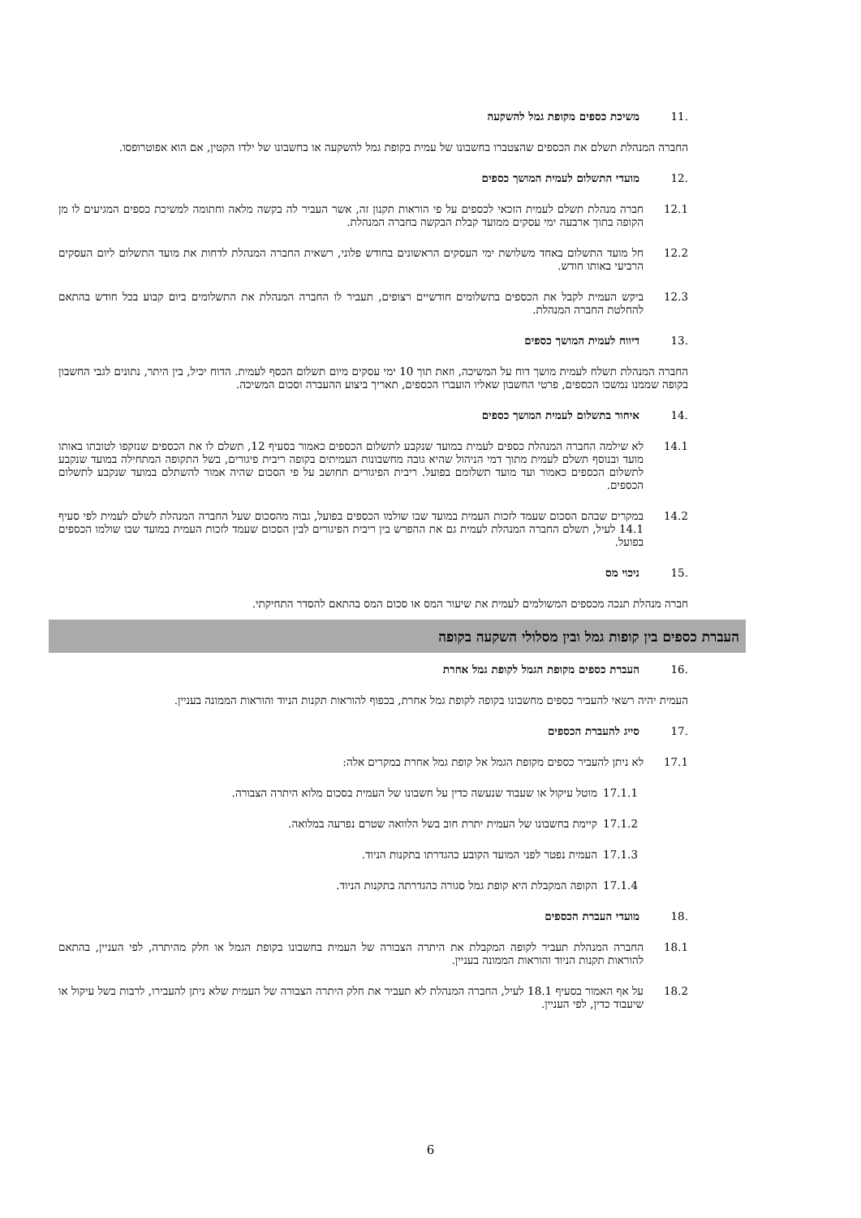.11 משיכת כספים מקופת גמל להשקעה
החברה המנהלת תשלם את הכספים שהצטברו בחשבונו של עמית בקופת גמל להשקעה או בחשבונו של ילדו הקטין, אם הוא אפוטרופסו.
.12 מועדי התשלום לעמית המושך כספים
12.1 חברה מנהלת תשלם לעמית הזכאי לכספים על פי הוראות תקנון זה, אשר העביר לה בקשה מלאה וחתומה למשיכת כספים המגיעים לו מן הקופה בתוך ארבעה ימי עסקים ממועד קבלת הבקשה בחברה המנהלת.
12.2 חל מועד התשלום באחד משלושת ימי העסקים הראשונים בחודש פלוני, רשאית החברה המנהלת לדחות את מועד התשלום ליום העסקים הרביעי באותו חודש.
12.3 ביקש העמית לקבל את הכספים בתשלומים חודשיים רצופים, תעביר לו החברה המנהלת את התשלומים ביום קבוע בכל חודש בהתאם להחלטת החברה המנהלת.
.13 דיווח לעמית המושך כספים
החברה המנהלת תשלח לעמית מושך דוח על המשיכה, וזאת תוך 10 ימי עסקים מיום תשלום הכסף לעמית. הדוח יכיל, בין היתר, נתונים לגבי החשבון בקופה שממנו נמשכו הכספים, פרטי החשבון שאליו הועברו הכספים, תאריך ביצוע ההעברה וסכום המשיכה.
.14 איחור בתשלום לעמית המושך כספים
14.1 לא שילמה החברה המנהלת כספים לעמית במועד שנקבע לתשלום הכספים כאמור בסעיף 12, תשלם לו את הכספים שנזקפו לטובתו באותו מועד ובנוסף תשלם לעמית מתוך דמי הניהול שהיא גובה מחשבונות העמיתים בקופה ריבית פיגורים, בשל התקופה המתחילה במועד שנקבע לתשלום הכספים כאמור ועד מועד תשלומם בפועל. ריבית הפיגורים תחושב על פי הסכום שהיה אמור להשתלם במועד שנקבע לתשלום הכספים.
14.2 במקרים שבהם הסכום שעמד לזכות העמית במועד שבו שולמו הכספים בפועל, גבוה מהסכום שעל החברה המנהלת לשלם לעמית לפי סעיף 14.1 לעיל, תשלם החברה המנהלת לעמית גם את ההפרש בין ריבית הפיגורים לבין הסכום שעמד לזכות העמית במועד שבו שולמו הכספים בפועל.
.15 ניכוי מס
חברה מנהלת תנכה מכספים המשולמים לעמית את שיעור המס או סכום המס בהתאם להסדר התחיקתי.
העברת כספים בין קופות גמל ובין מסלולי השקעה בקופה
.16 העברת כספים מקופת הגמל לקופת גמל אחרת
העמית יהיה רשאי להעביר כספים מחשבונו בקופה לקופת גמל אחרת, בכפוף להוראות תקנות הניוד והוראות הממונה בעניין.
.17 סייג להעברת הכספים
17.1 לא ניתן להעביר כספים מקופת הגמל אל קופת גמל אחרת במקרים אלה:
17.1.1 מוטל עיקול או שעבוד שנעשה כדין על חשבונו של העמית בסכום מלוא היתרה הצבורה.
17.1.2 קיימת בחשבונו של העמית יתרת חוב בשל הלוואה שטרם נפרעה במלואה.
17.1.3 העמית נפטר לפני המועד הקובע כהגדרתו בתקנות הניוד.
17.1.4 הקופה המקבלת היא קופת גמל סגורה כהגדרתה בתקנות הניוד.
.18 מועדי העברת הכספים
18.1 החברה המנהלת תעביר לקופה המקבלת את היתרה הצבורה של העמית בחשבונו בקופת הגמל או חלק מהיתרה, לפי העניין, בהתאם להוראות תקנות הניוד והוראות הממונה בעניין.
18.2 על אף האמור בסעיף 18.1 לעיל, החברה המנהלת לא תעביר את חלק היתרה הצבורה של העמית שלא ניתן להעבירו, לרבות בשל עיקול או שיעבוד כדין, לפי העניין.
6